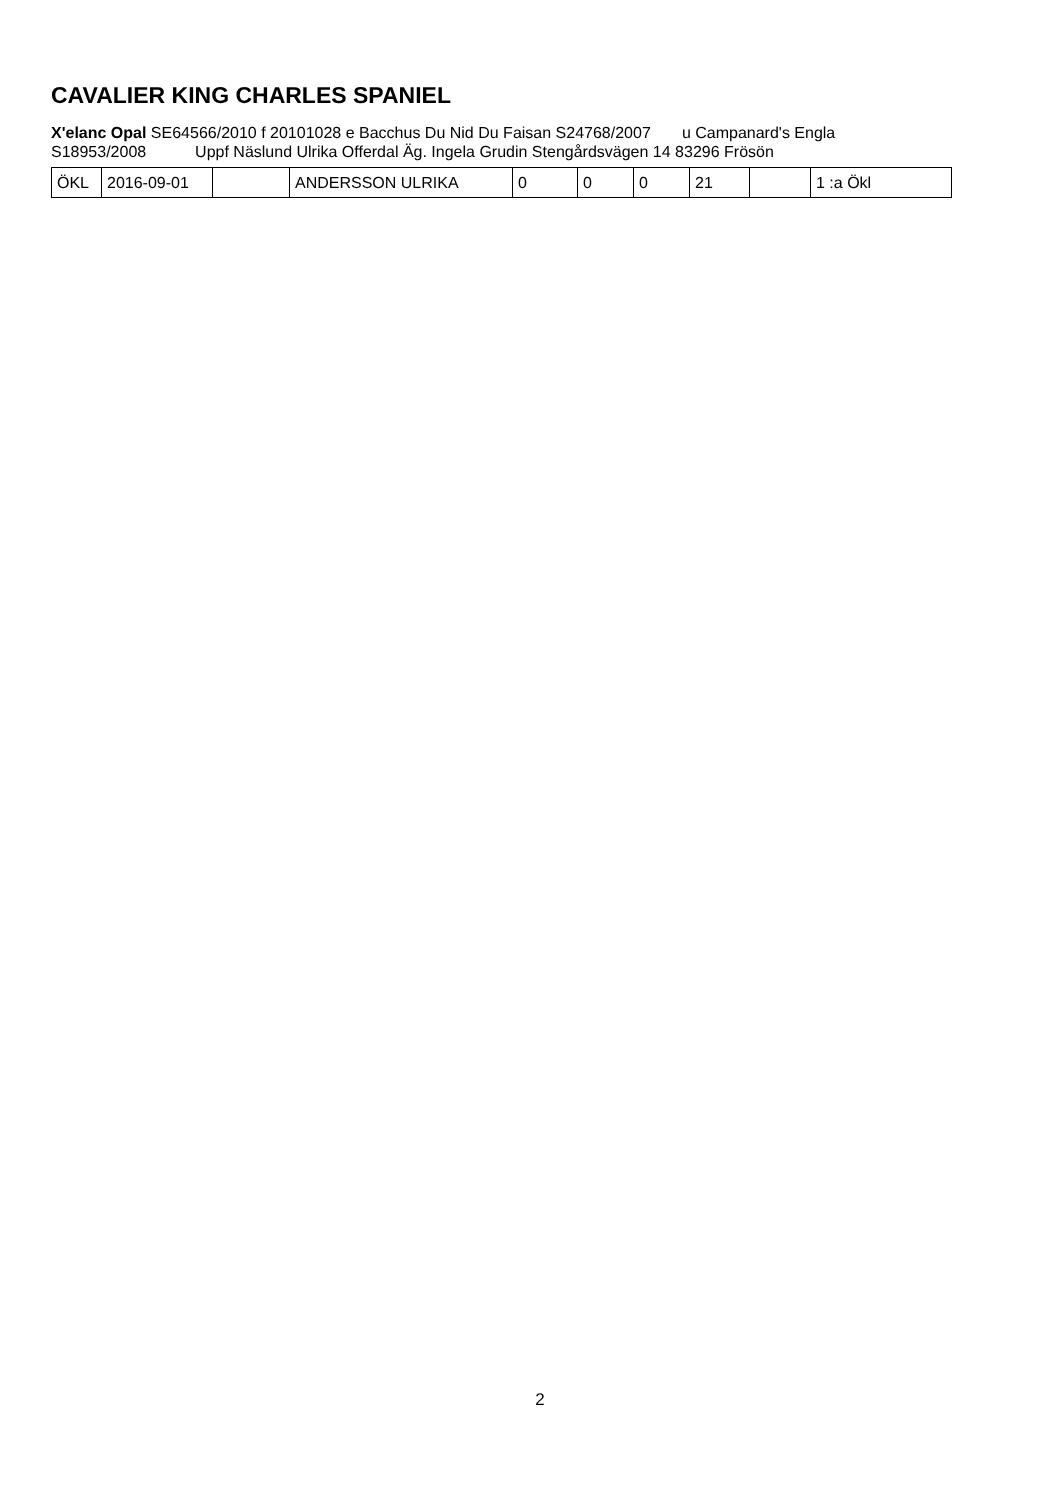CAVALIER KING CHARLES SPANIEL
X'elanc Opal SE64566/2010 f 20101028 e Bacchus Du Nid Du Faisan S24768/2007 u Campanard's Engla S18953/2008 Uppf Näslund Ulrika Offerdal Äg. Ingela Grudin Stengårdsvägen 14 83296 Frösön
| ÖKL | 2016-09-01 | | ANDERSSON ULRIKA | 0 | 0 | 0 | 21 | | 1 :a Ökl |
2